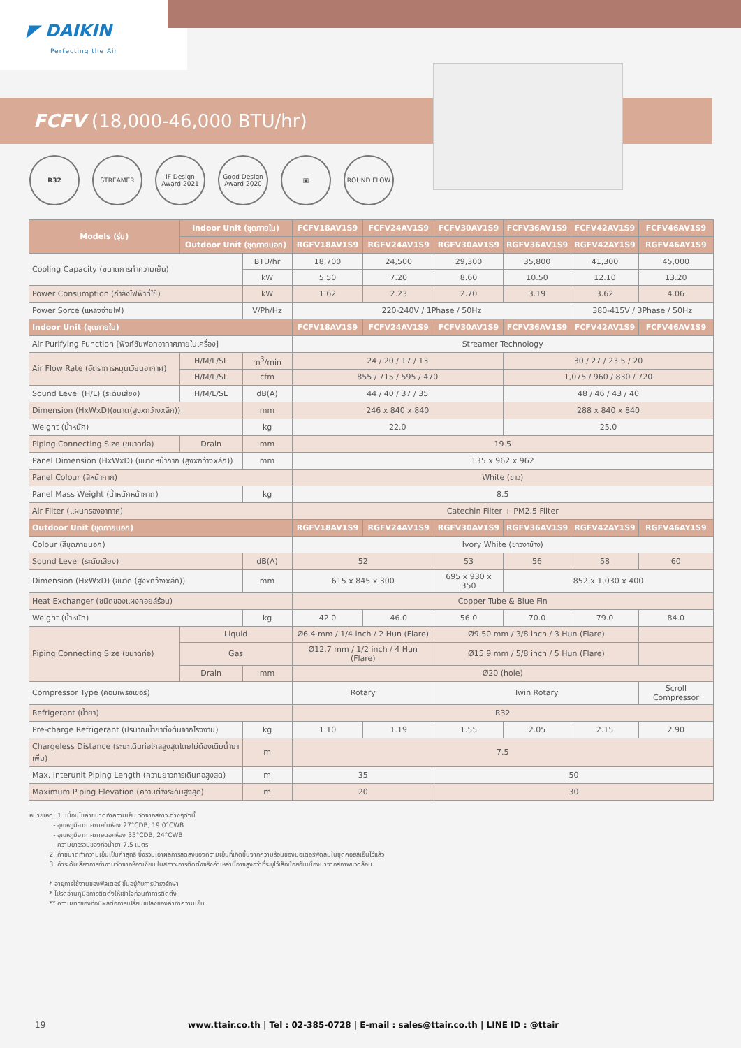◤ DAIKIN
Perfecting the Air
FCFV (18,000-46,000 BTU/hr)
R32 STREAMER iF Design Award 2021
Good Design Award 2020
▣ ROUND FLOW
| Models (รุ่น) | Indoor Unit (ชุดภายใน) | | FCFV18AV1S9 | FCFV24AV1S9 | FCFV30AV1S9 | FCFV36AV1S9 | FCFV42AV1S9 | FCFV46AV1S9 |
| --- | --- | --- | --- | --- | --- | --- | --- | --- |
| | Outdoor Unit (ชุดภายนอก) | | RGFV18AV1S9 | RGFV24AV1S9 | RGFV30AV1S9 | RGFV36AV1S9 | RGFV42AY1S9 | RGFV46AY1S9 |
| Cooling Capacity (ขนาดการทำความเย็น) | | BTU/hr | 18,700 | 24,500 | 29,300 | 35,800 | 41,300 | 45,000 |
| | | kW | 5.50 | 7.20 | 8.60 | 10.50 | 12.10 | 13.20 |
| Power Consumption (กำลังไฟฟ้าที่ใช้) | | kW | 1.62 | 2.23 | 2.70 | 3.19 | 3.62 | 4.06 |
| Power Sorce (แหล่งจ่ายไฟ) | | V/Ph/Hz | 220-240V / 1Phase / 50Hz | | | | 380-415V / 3Phase / 50Hz | |
| Indoor Unit (ชุดภายใน) | | | FCFV18AV1S9 | FCFV24AV1S9 | FCFV30AV1S9 | FCFV36AV1S9 | FCFV42AV1S9 | FCFV46AV1S9 |
| Air Purifying Function [ฟังก์ชันฟอกอากาศภายในเครื่อง] | | | Streamer Technology | | | | | |
| Air Flow Rate (อัตราการหมุนเวียนอากาศ) | H/M/L/SL | m<sup>3</sup>/min | 24 / 20 / 17 / 13 | | | 30 / 27 / 23.5 / 20 | | |
| | H/M/L/SL | cfm | 855 / 715 / 595 / 470 | | | 1,075 / 960 / 830 / 720 | | |
| Sound Level (H/L) (ระดับเสียง) | H/M/L/SL | dB(A) | 44 / 40 / 37 / 35 | | | 48 / 46 / 43 / 40 | | |
| Dimension (HxWxD)(ขนาด(สูงxกว้างxลึก)) | | mm | 246 x 840 x 840 | | | 288 x 840 x 840 | | |
| Weight (น้ำหนัก) | | kg | 22.0 | | | 25.0 | | |
| Piping Connecting Size (ขนาดท่อ) | Drain | mm | 19.5 | | | | | |
| Panel Dimension (HxWxD) (ขนาดหน้ากาก (สูงxกว้างxลึก)) | | mm | 135 x 962 x 962 | | | | | |
| Panel Colour (สีหน้ากาก) | | | White (ขาว) | | | | | |
| Panel Mass Weight (น้ำหนักหน้ากาก) | | kg | 8.5 | | | | | |
| Air Filter (แผ่นกรองอากาศ) | | | Catechin Filter + PM2.5 Filter | | | | | |
| Outdoor Unit (ชุดภายนอก) | | | RGFV18AV1S9 | RGFV24AV1S9 | RGFV30AV1S9 | RGFV36AV1S9 | RGFV42AY1S9 | RGFV46AY1S9 |
| Colour (สีชุดภายนอก) | | | Ivory White (ขาวงาช้าง) | | | | | |
| Sound Level (ระดับเสียง) | | dB(A) | 52 | | 53 | 56 | 58 | 60 |
| Dimension (HxWxD) (ขนาด (สูงxกว้างxลึก)) | | mm | 615 x 845 x 300 | | 695 x 930 x 350 | 852 x 1,030 x 400 | | |
| Heat Exchanger (ชนิดของแผงคอยล์ร้อน) | | | Copper Tube & Blue Fin | | | | | |
| Weight (น้ำหนัก) | | kg | 42.0 | 46.0 | 56.0 | 70.0 | 79.0 | 84.0 |
| Piping Connecting Size (ขนาดท่อ) | Liquid | | Ø6.4 mm / 1/4 inch / 2 Hun (Flare) | | Ø9.50 mm / 3/8 inch / 3 Hun (Flare) | | | |
| | Gas | | Ø12.7 mm / 1/2 inch / 4 Hun (Flare) | | Ø15.9 mm / 5/8 inch / 5 Hun (Flare) | | | |
| | Drain | mm | Ø20 (hole) | | | | | |
| Compressor Type (คอมเพรซเซอร์) | | | Rotary | | Twin Rotary | | | Scroll Compressor |
| Refrigerant (น้ำยา) | | | R32 | | | | | |
| Pre-charge Refrigerant (ปริมาณน้ำยาตั้งต้นจากโรงงาน) | | kg | 1.10 | 1.19 | 1.55 | 2.05 | 2.15 | 2.90 |
| Chargeless Distance (ระยะเดินท่อไกลสูงสุดโดยไม่ต้องเติมน้ำยาเพิ่ม) | | m | 7.5 | | | | | |
| Max. Interunit Piping Length (ความยาวการเดินท่อสูงสุด) | | m | 35 | | 50 | | | |
| Maximum Piping Elevation (ความต่างระดับสูงสุด) | | m | 20 | | 30 | | | |
หมายเหตุ: 1. เมื่อนไขค่าขนาดทำความเย็น วัดจากสภาวะต่างๆดังนี้
- อุณหภูมิอากาศภายในห้อง 27°CDB, 19.0°CWB
- อุณหภูมิอากาศภายนอกห้อง 35°CDB, 24°CWB
- ความยาวรวมของท่อน้ำยา 7.5 เมตร
2. ค่าขนาดทำความเย็นเป็นค่าสุทธิ ซึ่งรวมเอาผลการลดลงของความเย็นที่เกิดขึ้นจากความร้อนของมอเตอร์พัดลมในชุดคอยล์เย็นไว้แล้ว
3. ค่าระดับเสียงการทำงานวัดจากห้องเงียบ ในสภาวะการติดตั้งจริงค่าเหล่านี้อาจสูงกว่าที่ระบุไว้เล็กน้อยอันเนื่องมาจากสภาพแวดล้อม
* อายุการใช้งานของฟิลเตอร์ ขึ้นอยู่กับการบำรุงรักษา
* โปรดอ่านคู่มือการติดตั้งให้เข้าใจก่อนทำการติดตั้ง
** ความยาวของท่อมีผลต่อการเปลี่ยนแปลงของค่าทำความเย็น
19 www.ttair.co.th | Tel : 02-385-0728 | E-mail : sales@ttair.co.th | LINE ID : @ttair